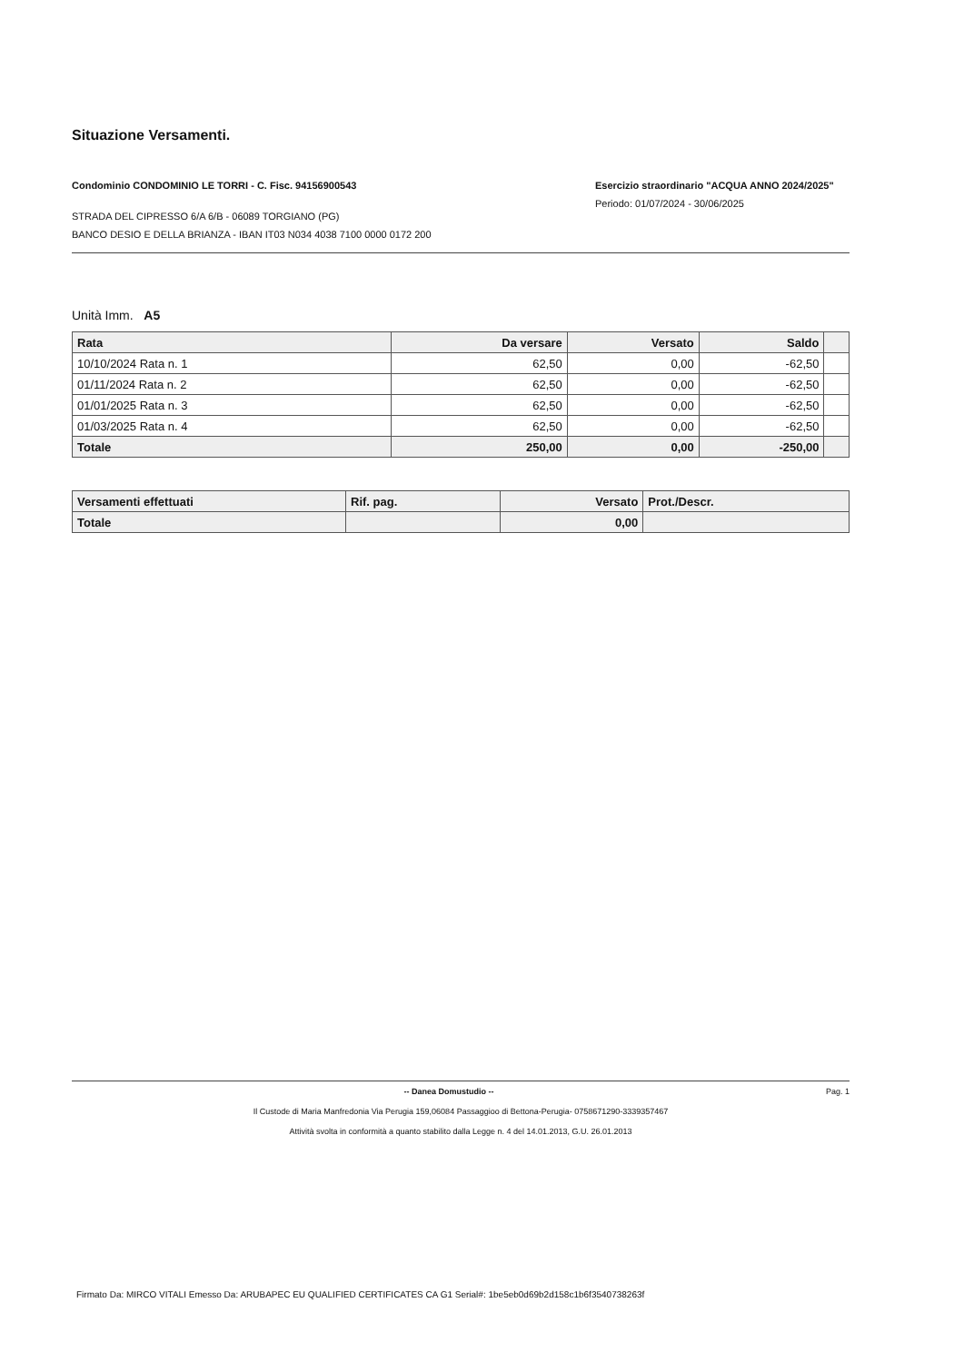Situazione Versamenti.
Condominio CONDOMINIO LE TORRI - C. Fisc. 94156900543
STRADA DEL CIPRESSO 6/A 6/B - 06089 TORGIANO (PG)
BANCO DESIO E DELLA BRIANZA - IBAN IT03 N034 4038 7100 0000 0172 200
Esercizio straordinario "ACQUA ANNO 2024/2025"
Periodo: 01/07/2024 - 30/06/2025
Unità Imm. A5
| Rata | Da versare | Versato | Saldo | |
| --- | --- | --- | --- | --- |
| 10/10/2024 Rata n. 1 | 62,50 | 0,00 | -62,50 | |
| 01/11/2024 Rata n. 2 | 62,50 | 0,00 | -62,50 | |
| 01/01/2025 Rata n. 3 | 62,50 | 0,00 | -62,50 | |
| 01/03/2025 Rata n. 4 | 62,50 | 0,00 | -62,50 | |
| Totale | 250,00 | 0,00 | -250,00 | |
| Versamenti effettuati | Rif. pag. | Versato | Prot./Descr. |
| --- | --- | --- | --- |
| Totale | | 0,00 | |
-- Danea Domustudio -- Pag. 1
Il Custode di Maria Manfredonia Via Perugia 159,06084 Passaggioo di Bettona-Perugia- 0758671290-3339357467
Attività svolta in conformità a quanto stabilito dalla Legge n. 4 del 14.01.2013, G.U. 26.01.2013
Firmato Da: MIRCO VITALI Emesso Da: ARUBAPEC EU QUALIFIED CERTIFICATES CA G1 Serial#: 1be5eb0d69b2d158c1b6f3540738263f